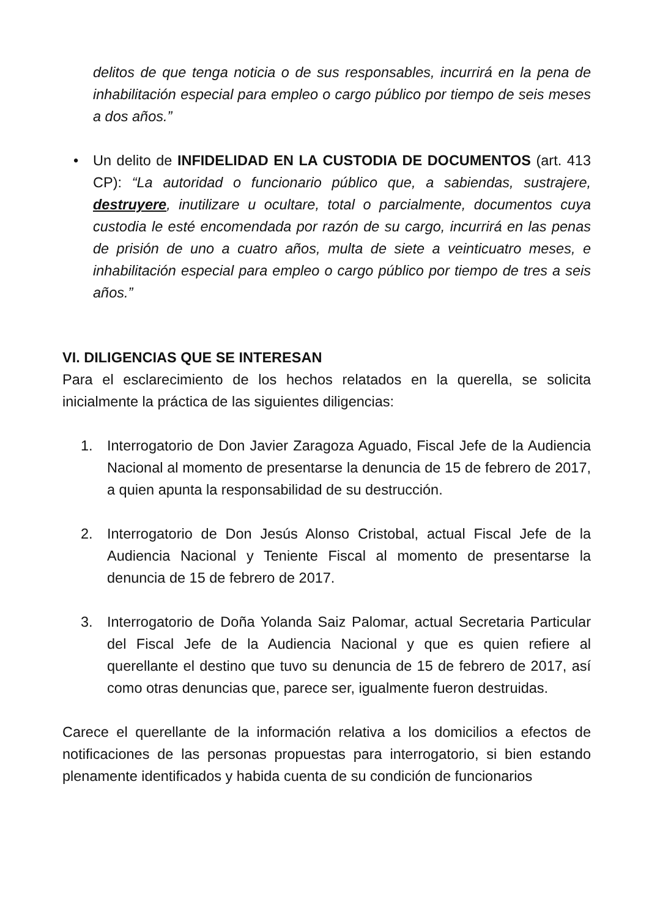delitos de que tenga noticia o de sus responsables, incurrirá en la pena de inhabilitación especial para empleo o cargo público por tiempo de seis meses a dos años.”
• Un delito de INFIDELIDAD EN LA CUSTODIA DE DOCUMENTOS (art. 413 CP): “La autoridad o funcionario público que, a sabiendas, sustrajere, destruyere, inutilizare u ocultare, total o parcialmente, documentos cuya custodia le esté encomendada por razón de su cargo, incurrirá en las penas de prisión de uno a cuatro años, multa de siete a veinticuatro meses, e inhabilitación especial para empleo o cargo público por tiempo de tres a seis años.”
VI. DILIGENCIAS QUE SE INTERESAN
Para el esclarecimiento de los hechos relatados en la querella, se solicita inicialmente la práctica de las siguientes diligencias:
1. Interrogatorio de Don Javier Zaragoza Aguado, Fiscal Jefe de la Audiencia Nacional al momento de presentarse la denuncia de 15 de febrero de 2017, a quien apunta la responsabilidad de su destrucción.
2. Interrogatorio de Don Jesús Alonso Cristobal, actual Fiscal Jefe de la Audiencia Nacional y Teniente Fiscal al momento de presentarse la denuncia de 15 de febrero de 2017.
3. Interrogatorio de Doña Yolanda Saiz Palomar, actual Secretaria Particular del Fiscal Jefe de la Audiencia Nacional y que es quien refiere al querellante el destino que tuvo su denuncia de 15 de febrero de 2017, así como otras denuncias que, parece ser, igualmente fueron destruidas.
Carece el querellante de la información relativa a los domicilios a efectos de notificaciones de las personas propuestas para interrogatorio, si bien estando plenamente identificados y habida cuenta de su condición de funcionarios